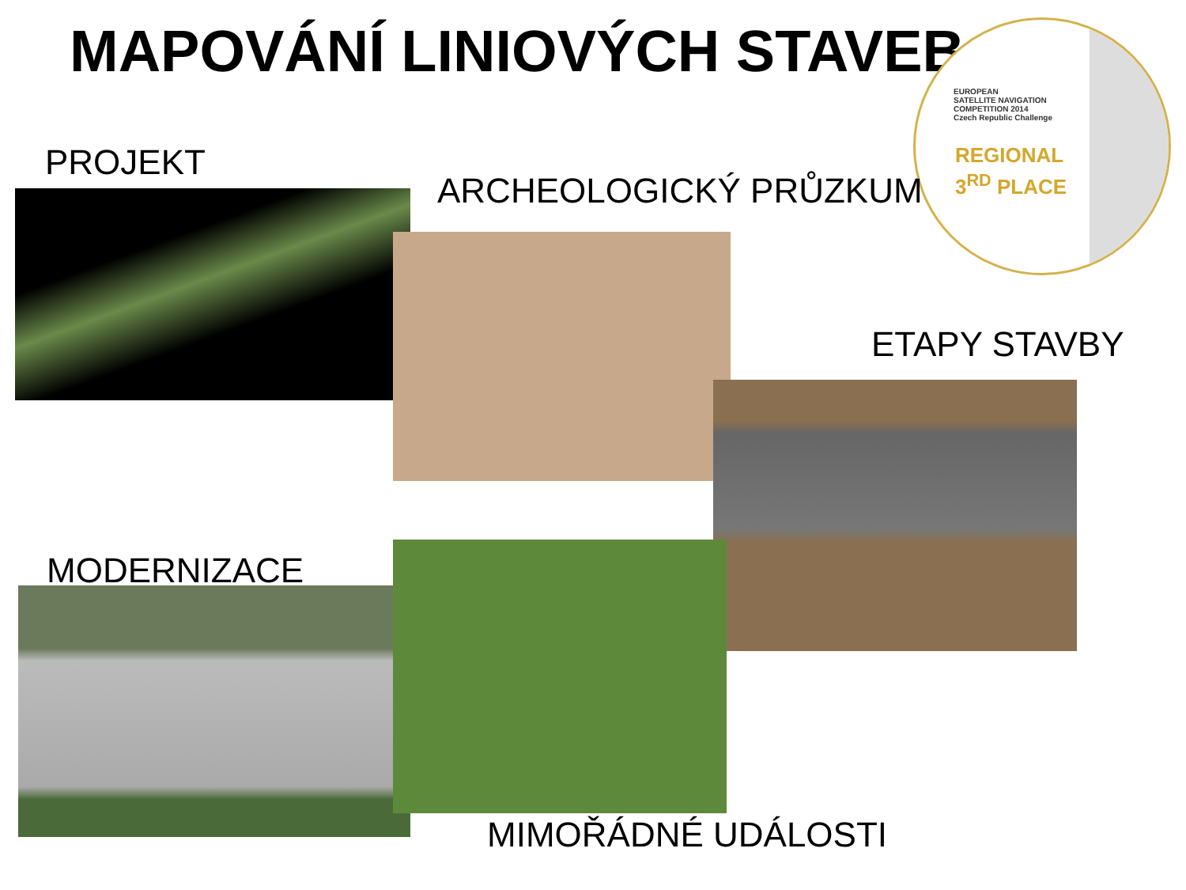MAPOVÁNÍ LINIOVÝCH STAVEB
EUROPEAN
SATELLITE NAVIGATION
COMPETITION 2014
Czech Republic Challenge
REGIONAL
3<sup>RD</sup> PLACE
PROJEKT
ARCHEOLOGICKÝ PRŮZKUM
ETAPY STAVBY
MODERNIZACE
MIMOŘÁDNÉ UDÁLOSTI